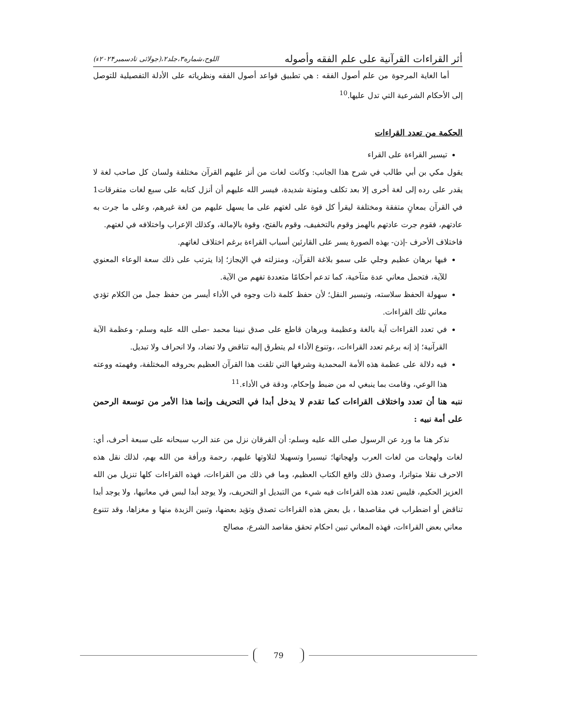أثر القراءات القرآنية على علم الفقه وأصوله اللوح،شماره۳،جلد۲،(جولائی تادسمبر۲۰۲۴ء)
أما الغاية المرجوة من علم أصول الفقه : هي تطبيق قواعد أصول الفقه ونظرياته على الأدلة التفصيلية للتوصل إلى الأحكام الشرعية التي تدل عليها.<sup>10</sup>
الحكمة من تعدد القراءات
تيسير القراءة على القراء
يقول مكي بن أبي طالب في شرح هذا الجانب: وكانت لغات من أنز عليهم القرآن مختلفة ولسان كل صاحب لغة لا يقدر على رده إلى لغة أخرى إلا بعد تكلف ومئونة شديدة، فيسر الله عليهم أن أنزل كتابه على سبع لغات متفرقات1 في القرآن بمعانٍ متفقة ومختلفة ليقرأ كل قوة على لغتهم على ما يسهل عليهم من لغة غيرهم، وعلى ما جرت به عادتهم، فقوم جرت عادتهم بالهمز وقوم بالتخفيف، وقوم بالفتح، وقوة بالإمالة، وكذلك الإعراب واختلافه في لغتهم.
فاختلاف الأحرف -إذن- بهذه الصورة يسر على القارئين أسباب القراءة برغم اختلاف لغاتهم.
فيها برهان عظيم وجلي على سمو بلاغة القرآن، ومنزلته في الإيجاز؛ إذا يترتب على ذلك سعة الوعاء المعنوي للآية، فتحمل معاني عدة متآخية، كما تدعم أحكامًا متعددة تفهم من الآية.
سهولة الحفظ سلاسته، وتيسير النقل؛ لأن حفظ كلمة ذات وجوه في الأداء أيسر من حفظ جمل من الكلام تؤدي معاني تلك القراءات.
في تعدد القراءات آية بالغة وعظيمة وبرهان قاطع على صدق نبينا محمد -صلى الله عليه وسلم- وعظمة الآية القرآنية؛ إذ إنه برغم تعدد القراءات، ،وتنوع الأداء لم يتطرق إليه تناقض ولا تضاد، ولا انحراف ولا تبديل.
فيه دلالة على عظمة هذه الأمة المحمدية وشرفها التي تلقت هذا القرآن العظيم بحروفه المختلفة، وفهمته ووعته هذا الوعي، وقامت بما ينبغي له من ضبط وإحكام، ودقة في الأداء.<sup>11</sup>
ننبه هنا أن تعدد واختلاف القراءات كما تقدم لا يدخل أبدا في التحريف وإنما هذا الأمر من توسعة الرحمن على أمة نبيه :
نذكر هنا ما ورد عن الرسول صلى الله عليه وسلم: أن الفرقان نزل من عند الرب سبحانه على سبعة أحرف، أي: لغات ولهجات من لغات العرب ولهجاتها؛ تيسيرا وتسهيلا لتلاوتها عليهم، رحمة ورأفة من الله بهم، لذلك نقل هذه الاحرف نقلا متواترا، وصدق ذلك واقع الكتاب العظيم، وما في ذلك من القراءات، فهذه القراءات كلها تنزيل من الله العزيز الحكيم، فليس تعدد هذه القراءات فيه شيء من التبديل او التحريف، ولا يوجد أبدا لبس في معانيها، ولا يوجد أبدا تناقض أو اضطراب في مقاصدها ، بل بعض هذه القراءات تصدق وتؤيد بعضها، وتبين الزبدة منها و مغزاها، وقد تتنوع معاني بعض القراءات، فهذه المعاني تبين احكام تحقق مقاصد الشرع، مصالح
79